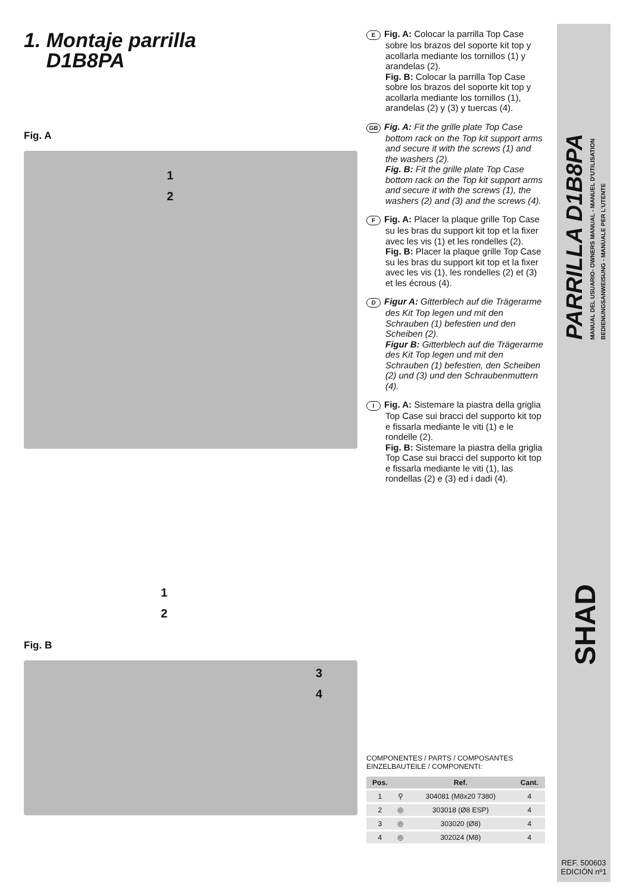1. Montaje parrilla
D1B8PA
Fig. A
1
2
1
2
Fig. B
3
4
E Fig. A: Colocar la parrilla Top Case sobre los brazos del soporte kit top y acollarla mediante los tornillos (1) y arandelas (2).
Fig. B: Colocar la parrilla Top Case sobre los brazos del soporte kit top y acollarla mediante los tornillos (1), arandelas (2) y (3) y tuercas (4).
GB Fig. A: Fit the grille plate Top Case bottom rack on the Top kit support arms and secure it with the screws (1) and the washers (2).
Fig. B: Fit the grille plate Top Case bottom rack on the Top kit support arms and secure it with the screws (1), the washers (2) and (3) and the screws (4).
F Fig. A: Placer la plaque grille Top Case su les bras du support kit top et la fixer avec les vis (1) et les rondelles (2).
Fig. B: Placer la plaque grille Top Case su les bras du support kit top et la fixer avec les vis (1), les rondelles (2) et (3) et les écrous (4).
D Figur A: Gitterblech auf die Trägerarme des Kit Top legen und mit den Schrauben (1) befestien und den Scheiben (2).
Figur B: Gitterblech auf die Trägerarme des Kit Top legen und mit den Schrauben (1) befestien, den Scheiben (2) und (3) und den Schraubenmuttern (4).
I Fig. A: Sistemare la piastra della griglia Top Case sui bracci del supporto kit top e fissarla mediante le viti (1) e le rondelle (2).
Fig. B: Sistemare la piastra della griglia Top Case sui bracci del supporto kit top e fissarla mediante le viti (1), las rondellas (2) e (3) ed i dadi (4).
COMPONENTES / PARTS / COMPOSANTES
EINZELBAUTEILE / COMPONENTI:
| Pos. | | Ref. | Cant. |
| --- | --- | --- | --- |
| 1 | ⚲ | 304081 (M8x20 7380) | 4 |
| 2 | ◎ | 303018 (Ø8 ESP) | 4 |
| 3 | ◎ | 303020 (Ø8) | 4 |
| 4 | ◎ | 302024 (M8) | 4 |
PARRILLA D1B8PA
MANUAL DEL USUARIO- OWNERS MANUAL - MANUEL D'UTILISATION
BEDIENUNGSANWEISUNG - MANUALE PER L'UTENTE
SHAD
REF. 500603
EDICIÓN nº1